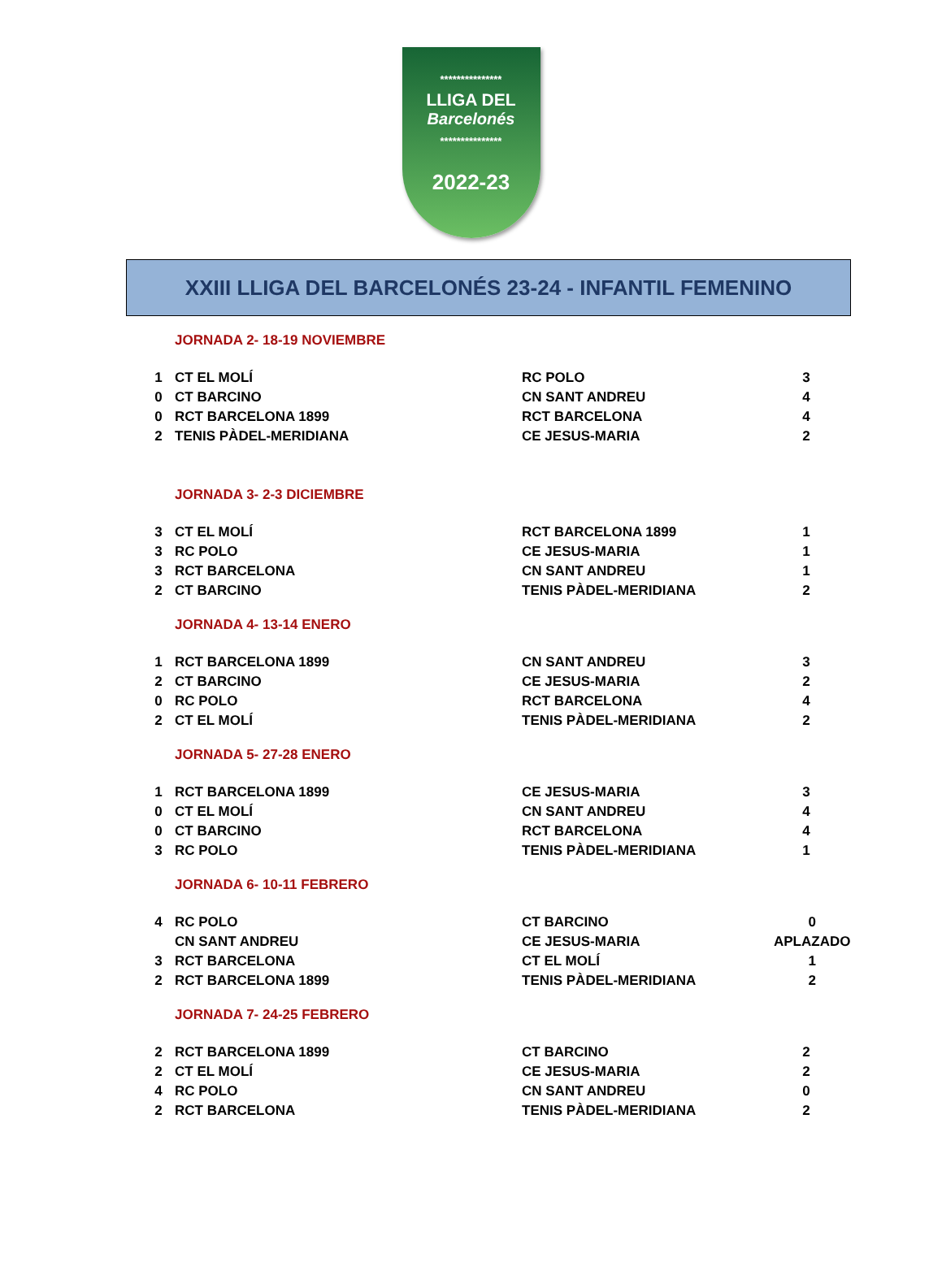***************
LLIGA DEL
Barcelonés
***************
2022-23
XXIII LLIGA DEL BARCELONÉS 23-24 - INFANTIL FEMENINO
JORNADA 2- 18-19 NOVIEMBRE
| 1 | CT EL MOLÍ | RC POLO | 3 |
| 0 | CT BARCINO | CN SANT ANDREU | 4 |
| 0 | RCT BARCELONA 1899 | RCT BARCELONA | 4 |
| 2 | TENIS PÀDEL-MERIDIANA | CE JESUS-MARIA | 2 |
JORNADA 3- 2-3 DICIEMBRE
| 3 | CT EL MOLÍ | RCT BARCELONA 1899 | 1 |
| 3 | RC POLO | CE JESUS-MARIA | 1 |
| 3 | RCT BARCELONA | CN SANT ANDREU | 1 |
| 2 | CT BARCINO | TENIS PÀDEL-MERIDIANA | 2 |
JORNADA 4- 13-14 ENERO
| 1 | RCT BARCELONA 1899 | CN SANT ANDREU | 3 |
| 2 | CT BARCINO | CE JESUS-MARIA | 2 |
| 0 | RC POLO | RCT BARCELONA | 4 |
| 2 | CT EL MOLÍ | TENIS PÀDEL-MERIDIANA | 2 |
JORNADA 5- 27-28 ENERO
| 1 | RCT BARCELONA 1899 | CE JESUS-MARIA | 3 |
| 0 | CT EL MOLÍ | CN SANT ANDREU | 4 |
| 0 | CT BARCINO | RCT BARCELONA | 4 |
| 3 | RC POLO | TENIS PÀDEL-MERIDIANA | 1 |
JORNADA 6- 10-11 FEBRERO
| 4 | RC POLO | CT BARCINO | 0 |
| | CN SANT ANDREU | CE JESUS-MARIA | APLAZADO |
| 3 | RCT BARCELONA | CT EL MOLÍ | 1 |
| 2 | RCT BARCELONA 1899 | TENIS PÀDEL-MERIDIANA | 2 |
JORNADA 7- 24-25 FEBRERO
| 2 | RCT BARCELONA 1899 | CT BARCINO | 2 |
| 2 | CT EL MOLÍ | CE JESUS-MARIA | 2 |
| 4 | RC POLO | CN SANT ANDREU | 0 |
| 2 | RCT BARCELONA | TENIS PÀDEL-MERIDIANA | 2 |